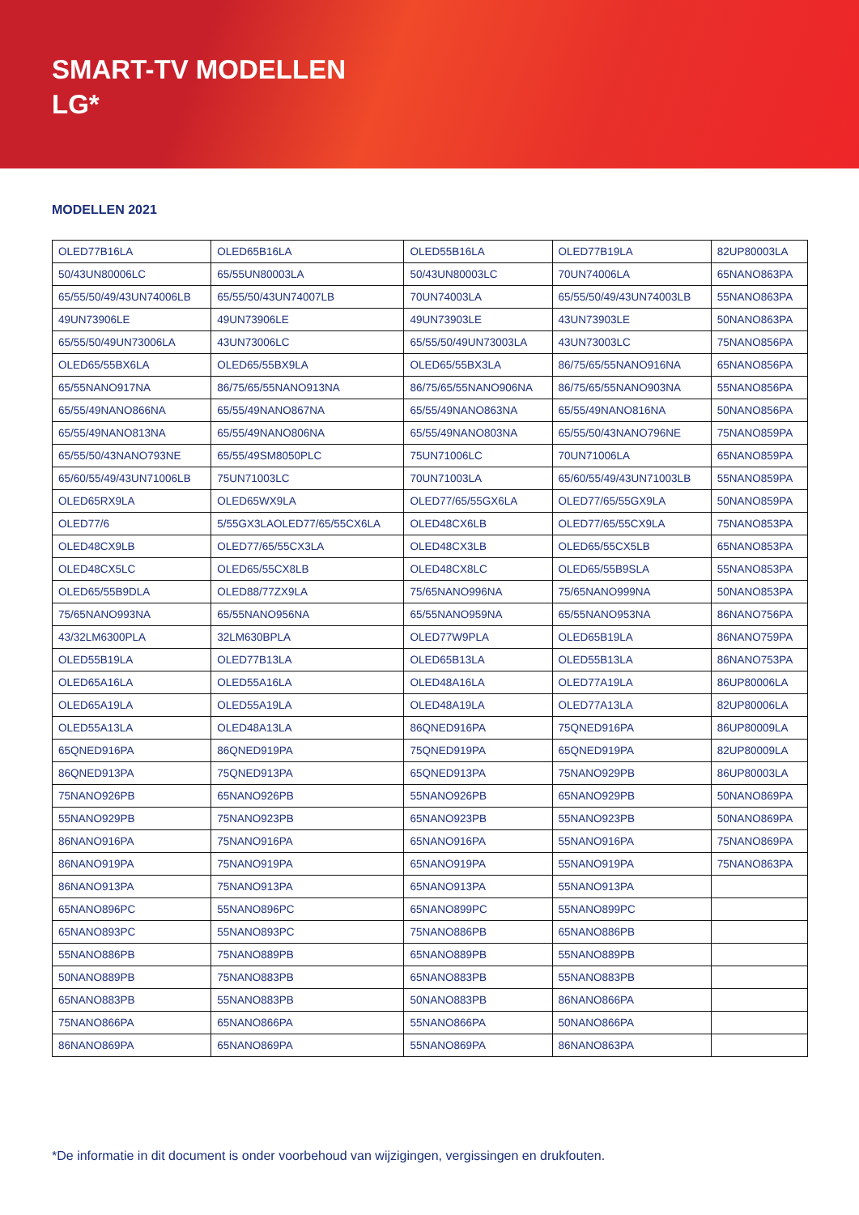SMART-TV MODELLEN
LG*
MODELLEN 2021
| OLED77B16LA | OLED65B16LA | OLED55B16LA | OLED77B19LA | 82UP80003LA |
| 50/43UN80006LC | 65/55UN80003LA | 50/43UN80003LC | 70UN74006LA | 65NANO863PA |
| 65/55/50/49/43UN74006LB | 65/55/50/43UN74007LB | 70UN74003LA | 65/55/50/49/43UN74003LB | 55NANO863PA |
| 49UN73906LE | 49UN73906LE | 49UN73903LE | 43UN73903LE | 50NANO863PA |
| 65/55/50/49UN73006LA | 43UN73006LC | 65/55/50/49UN73003LA | 43UN73003LC | 75NANO856PA |
| OLED65/55BX6LA | OLED65/55BX9LA | OLED65/55BX3LA | 86/75/65/55NANO916NA | 65NANO856PA |
| 65/55NANO917NA | 86/75/65/55NANO913NA | 86/75/65/55NANO906NA | 86/75/65/55NANO903NA | 55NANO856PA |
| 65/55/49NANO866NA | 65/55/49NANO867NA | 65/55/49NANO863NA | 65/55/49NANO816NA | 50NANO856PA |
| 65/55/49NANO813NA | 65/55/49NANO806NA | 65/55/49NANO803NA | 65/55/50/43NANO796NE | 75NANO859PA |
| 65/55/50/43NANO793NE | 65/55/49SM8050PLC | 75UN71006LC | 70UN71006LA | 65NANO859PA |
| 65/60/55/49/43UN71006LB | 75UN71003LC | 70UN71003LA | 65/60/55/49/43UN71003LB | 55NANO859PA |
| OLED65RX9LA | OLED65WX9LA | OLED77/65/55GX6LA | OLED77/65/55GX9LA | 50NANO859PA |
| OLED77/6 | 5/55GX3LAOLED77/65/55CX6LA | OLED48CX6LB | OLED77/65/55CX9LA | 75NANO853PA |
| OLED48CX9LB | OLED77/65/55CX3LA | OLED48CX3LB | OLED65/55CX5LB | 65NANO853PA |
| OLED48CX5LC | OLED65/55CX8LB | OLED48CX8LC | OLED65/55B9SLA | 55NANO853PA |
| OLED65/55B9DLA | OLED88/77ZX9LA | 75/65NANO996NA | 75/65NANO999NA | 50NANO853PA |
| 75/65NANO993NA | 65/55NANO956NA | 65/55NANO959NA | 65/55NANO953NA | 86NANO756PA |
| 43/32LM6300PLA | 32LM630BPLA | OLED77W9PLA | OLED65B19LA | 86NANO759PA |
| OLED55B19LA | OLED77B13LA | OLED65B13LA | OLED55B13LA | 86NANO753PA |
| OLED65A16LA | OLED55A16LA | OLED48A16LA | OLED77A19LA | 86UP80006LA |
| OLED65A19LA | OLED55A19LA | OLED48A19LA | OLED77A13LA | 82UP80006LA |
| OLED55A13LA | OLED48A13LA | 86QNED916PA | 75QNED916PA | 86UP80009LA |
| 65QNED916PA | 86QNED919PA | 75QNED919PA | 65QNED919PA | 82UP80009LA |
| 86QNED913PA | 75QNED913PA | 65QNED913PA | 75NANO929PB | 86UP80003LA |
| 75NANO926PB | 65NANO926PB | 55NANO926PB | 65NANO929PB | 50NANO869PA |
| 55NANO929PB | 75NANO923PB | 65NANO923PB | 55NANO923PB | 50NANO869PA |
| 86NANO916PA | 75NANO916PA | 65NANO916PA | 55NANO916PA | 75NANO869PA |
| 86NANO919PA | 75NANO919PA | 65NANO919PA | 55NANO919PA | 75NANO863PA |
| 86NANO913PA | 75NANO913PA | 65NANO913PA | 55NANO913PA | |
| 65NANO896PC | 55NANO896PC | 65NANO899PC | 55NANO899PC | |
| 65NANO893PC | 55NANO893PC | 75NANO886PB | 65NANO886PB | |
| 55NANO886PB | 75NANO889PB | 65NANO889PB | 55NANO889PB | |
| 50NANO889PB | 75NANO883PB | 65NANO883PB | 55NANO883PB | |
| 65NANO883PB | 55NANO883PB | 50NANO883PB | 86NANO866PA | |
| 75NANO866PA | 65NANO866PA | 55NANO866PA | 50NANO866PA | |
| 86NANO869PA | 65NANO869PA | 55NANO869PA | 86NANO863PA | |
*De informatie in dit document is onder voorbehoud van wijzigingen, vergissingen en drukfouten.